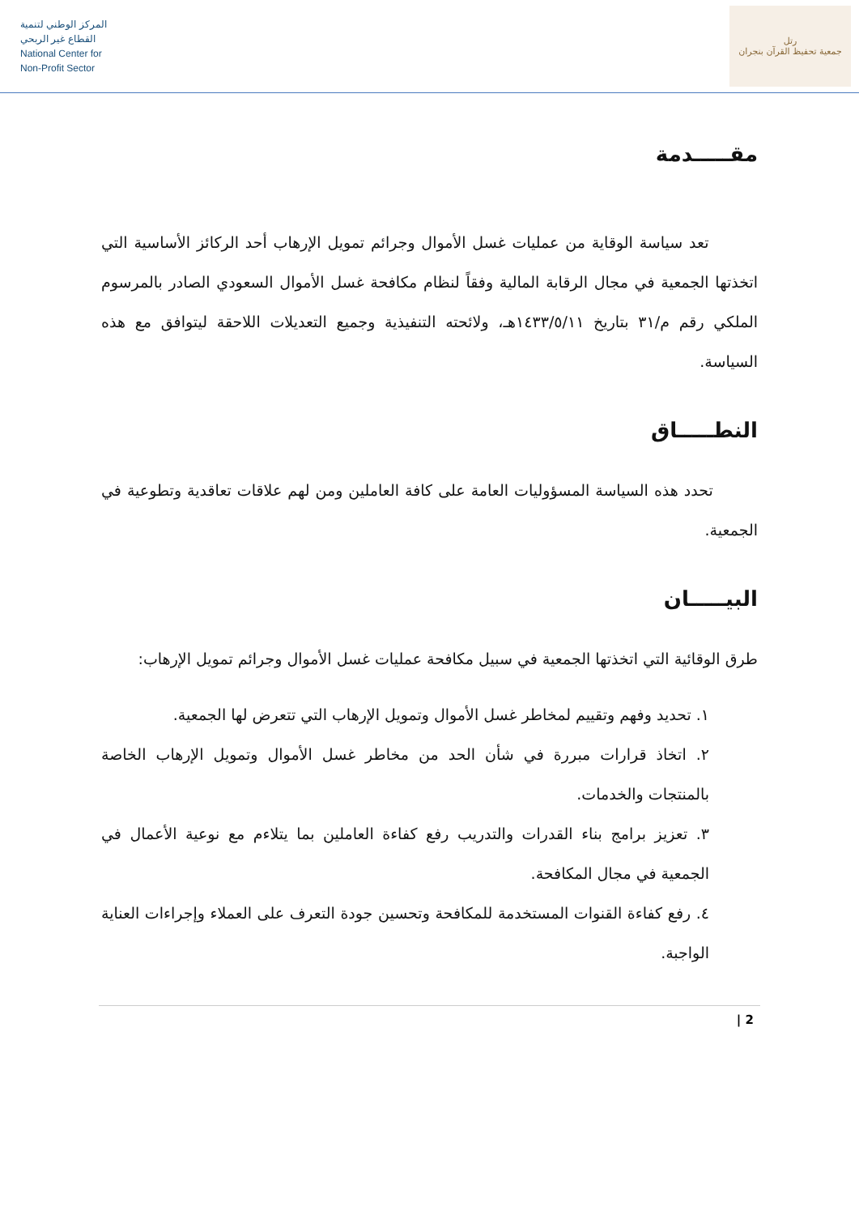المركز الوطني لتنمية
القطاع غير الربحي
National Center for
Non-Profit Sector
رتل
جمعية تحفيظ القرآن بنجران
مقـــــدمة
تعد سياسة الوقاية من عمليات غسل الأموال وجرائم تمويل الإرهاب أحد الركائز الأساسية التي اتخذتها الجمعية في مجال الرقابة المالية وفقاً لنظام مكافحة غسل الأموال السعودي الصادر بالمرسوم الملكي رقم م/٣١ بتاريخ ١٤٣٣/٥/١١هـ، ولائحته التنفيذية وجميع التعديلات اللاحقة ليتوافق مع هذه السياسة.
النطـــــاق
تحدد هذه السياسة المسؤوليات العامة على كافة العاملين ومن لهم علاقات تعاقدية وتطوعية في الجمعية.
البيـــــان
طرق الوقائية التي اتخذتها الجمعية في سبيل مكافحة عمليات غسل الأموال وجرائم تمويل الإرهاب:
١. تحديد وفهم وتقييم لمخاطر غسل الأموال وتمويل الإرهاب التي تتعرض لها الجمعية.
٢. اتخاذ قرارات مبررة في شأن الحد من مخاطر غسل الأموال وتمويل الإرهاب الخاصة بالمنتجات والخدمات.
٣. تعزيز برامج بناء القدرات والتدريب رفع كفاءة العاملين بما يتلاءم مع نوعية الأعمال في الجمعية في مجال المكافحة.
٤. رفع كفاءة القنوات المستخدمة للمكافحة وتحسين جودة التعرف على العملاء وإجراءات العناية الواجبة.
2 |